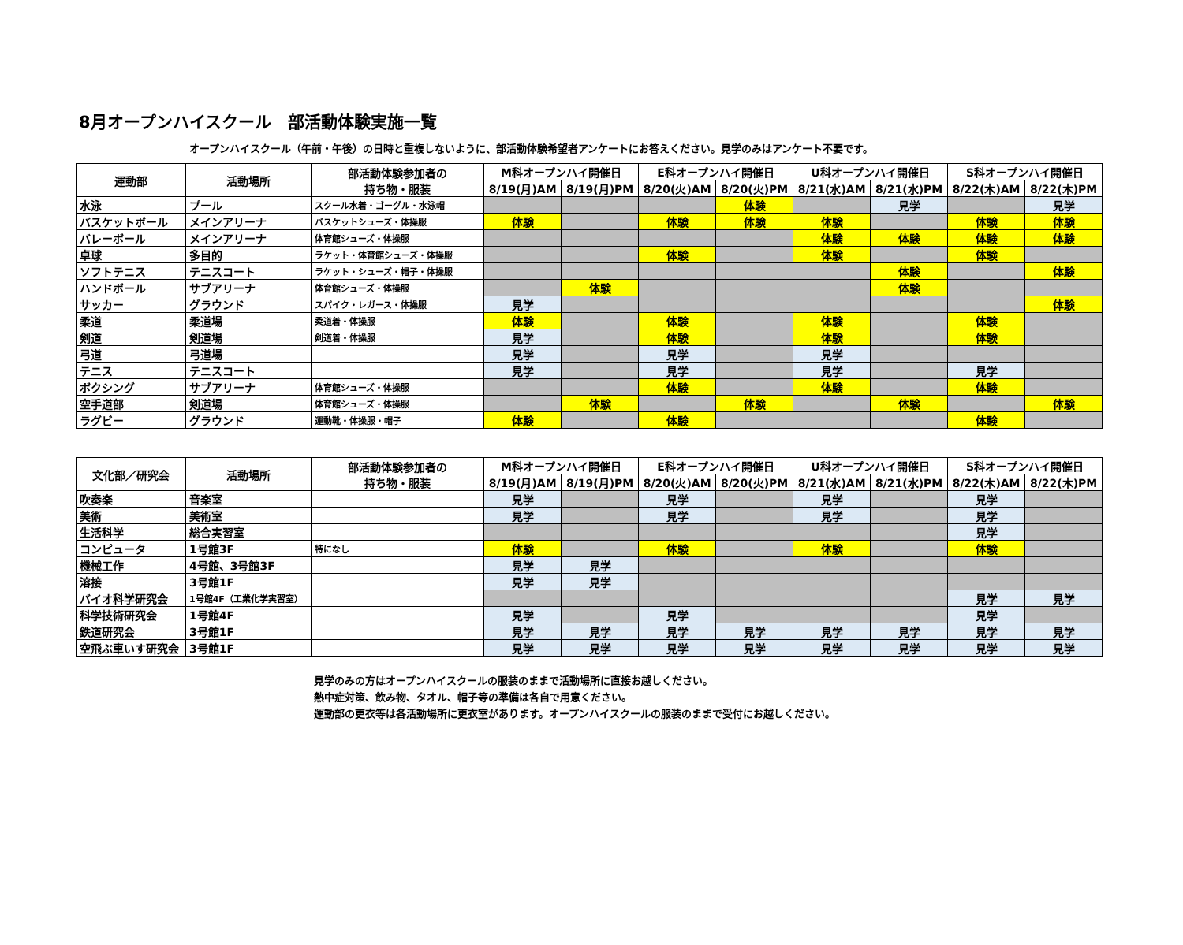8月オープンハイスクール　部活動体験実施一覧
オープンハイスクール（午前・午後）の日時と重複しないように、部活動体験希望者アンケートにお答えください。見学のみはアンケート不要です。
| 運動部 | 活動場所 | 部活動体験参加者の 持ち物・服装 | M科オープンハイ開催日 | | E科オープンハイ開催日 | | U科オープンハイ開催日 | | S科オープンハイ開催日 | |
| --- | --- | --- | --- | --- | --- | --- | --- | --- | --- | --- |
| | | | 8/19(月)AM | 8/19(月)PM | 8/20(火)AM | 8/20(火)PM | 8/21(水)AM | 8/21(水)PM | 8/22(木)AM | 8/22(木)PM |
| 水泳 | プール | スクール水着・ゴーグル・水泳帽 | | | | 体験 | | 見学 | | 見学 |
| バスケットボール | メインアリーナ | バスケットシューズ・体操服 | 体験 | | 体験 | 体験 | 体験 | | 体験 | 体験 |
| バレーボール | メインアリーナ | 体育館シューズ・体操服 | | | | | 体験 | 体験 | 体験 | 体験 |
| 卓球 | 多目的 | ラケット・体育館シューズ・体操服 | | | 体験 | | 体験 | | 体験 | |
| ソフトテニス | テニスコート | ラケット・シューズ・帽子・体操服 | | | | | | 体験 | | 体験 |
| ハンドボール | サブアリーナ | 体育館シューズ・体操服 | | 体験 | | | | 体験 | | |
| サッカー | グラウンド | スパイク・レガース・体操服 | 見学 | | | | | | | 体験 |
| 柔道 | 柔道場 | 柔道着・体操服 | 体験 | | 体験 | | 体験 | | 体験 | |
| 剣道 | 剣道場 | 剣道着・体操服 | 見学 | | 体験 | | 体験 | | 体験 | |
| 弓道 | 弓道場 | | 見学 | | 見学 | | 見学 | | | |
| テニス | テニスコート | | 見学 | | 見学 | | 見学 | | 見学 | |
| ボクシング | サブアリーナ | 体育館シューズ・体操服 | | | 体験 | | 体験 | | 体験 | |
| 空手道部 | 剣道場 | 体育館シューズ・体操服 | | 体験 | | 体験 | | 体験 | | 体験 |
| ラグビー | グラウンド | 運動靴・体操服・帽子 | 体験 | | 体験 | | | | 体験 | |
| 文化部／研究会 | 活動場所 | 部活動体験参加者の 持ち物・服装 | M科オープンハイ開催日 | | E科オープンハイ開催日 | | U科オープンハイ開催日 | | S科オープンハイ開催日 | |
| --- | --- | --- | --- | --- | --- | --- | --- | --- | --- | --- |
| | | | 8/19(月)AM | 8/19(月)PM | 8/20(火)AM | 8/20(火)PM | 8/21(水)AM | 8/21(水)PM | 8/22(木)AM | 8/22(木)PM |
| 吹奏楽 | 音楽室 | | 見学 | | 見学 | | 見学 | | 見学 | |
| 美術 | 美術室 | | 見学 | | 見学 | | 見学 | | 見学 | |
| 生活科学 | 総合実習室 | | | | | | | | 見学 | |
| コンピュータ | 1号館3F | 特になし | 体験 | | 体験 | | 体験 | | 体験 | |
| 機械工作 | 4号館、3号館3F | | 見学 | 見学 | | | | | | |
| 溶接 | 3号館1F | | 見学 | 見学 | | | | | | |
| バイオ科学研究会 | 1号館4F（工業化学実習室） | | | | | | | | 見学 | 見学 |
| 科学技術研究会 | 1号館4F | | 見学 | | 見学 | | | | 見学 | |
| 鉄道研究会 | 3号館1F | | 見学 | 見学 | 見学 | 見学 | 見学 | 見学 | 見学 | 見学 |
| 空飛ぶ車いす研究会 | 3号館1F | | 見学 | 見学 | 見学 | 見学 | 見学 | 見学 | 見学 | 見学 |
見学のみの方はオープンハイスクールの服装のままで活動場所に直接お越しください。
熱中症対策、飲み物、タオル、帽子等の準備は各自で用意ください。
運動部の更衣等は各活動場所に更衣室があります。オープンハイスクールの服装のままで受付にお越しください。